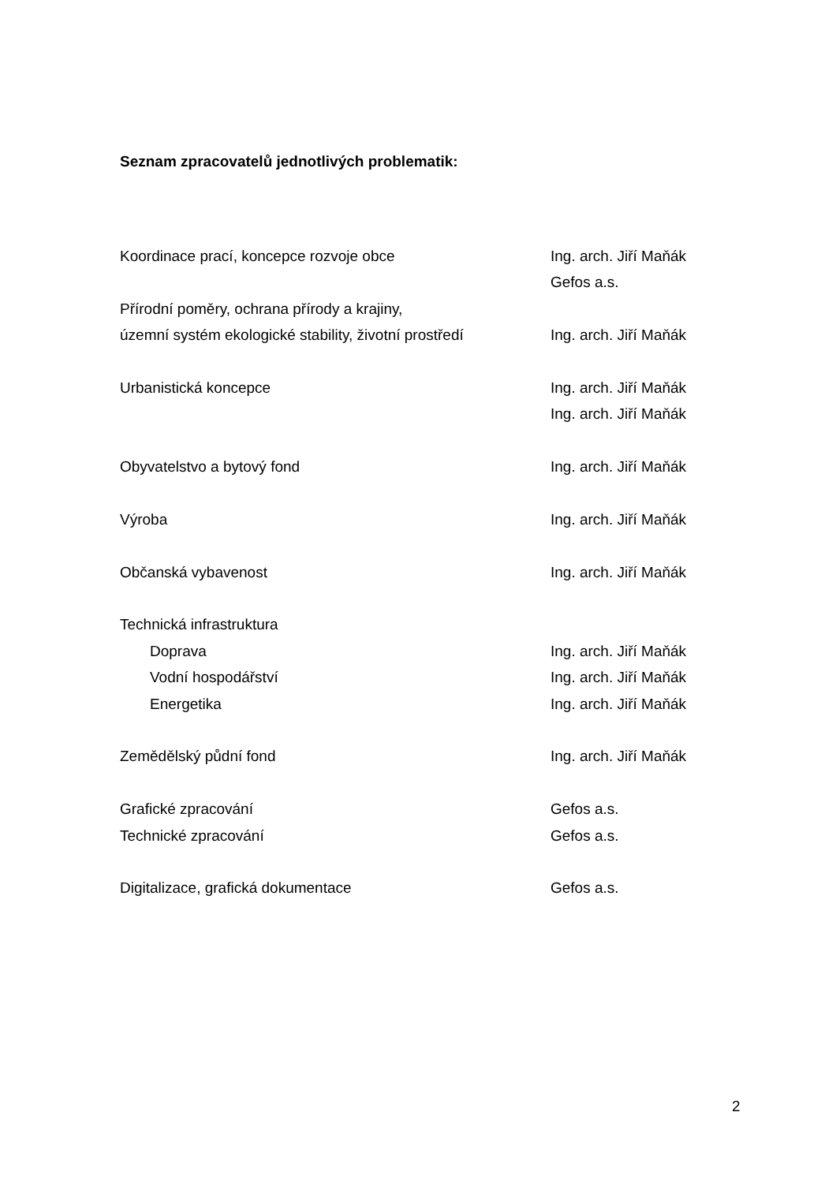Seznam zpracovatelů jednotlivých problematik:
Koordinace prací, koncepce rozvoje obce Ing. arch. Jiří Maňák
Gefos a.s.
Přírodní poměry, ochrana přírody a krajiny,
územní systém ekologické stability, životní prostředí
Ing. arch. Jiří Maňák
Urbanistická koncepce Ing. arch. Jiří Maňák
Ing. arch. Jiří Maňák
Obyvatelstvo a bytový fond Ing. arch. Jiří Maňák
Výroba Ing. arch. Jiří Maňák
Občanská vybavenost Ing. arch. Jiří Maňák
Technická infrastruktura
Doprava Ing. arch. Jiří Maňák
Vodní hospodářství Ing. arch. Jiří Maňák
Energetika Ing. arch. Jiří Maňák
Zemědělský půdní fond Ing. arch. Jiří Maňák
Grafické zpracování Gefos a.s.
Technické zpracování Gefos a.s.
Digitalizace, grafická dokumentace Gefos a.s.
2